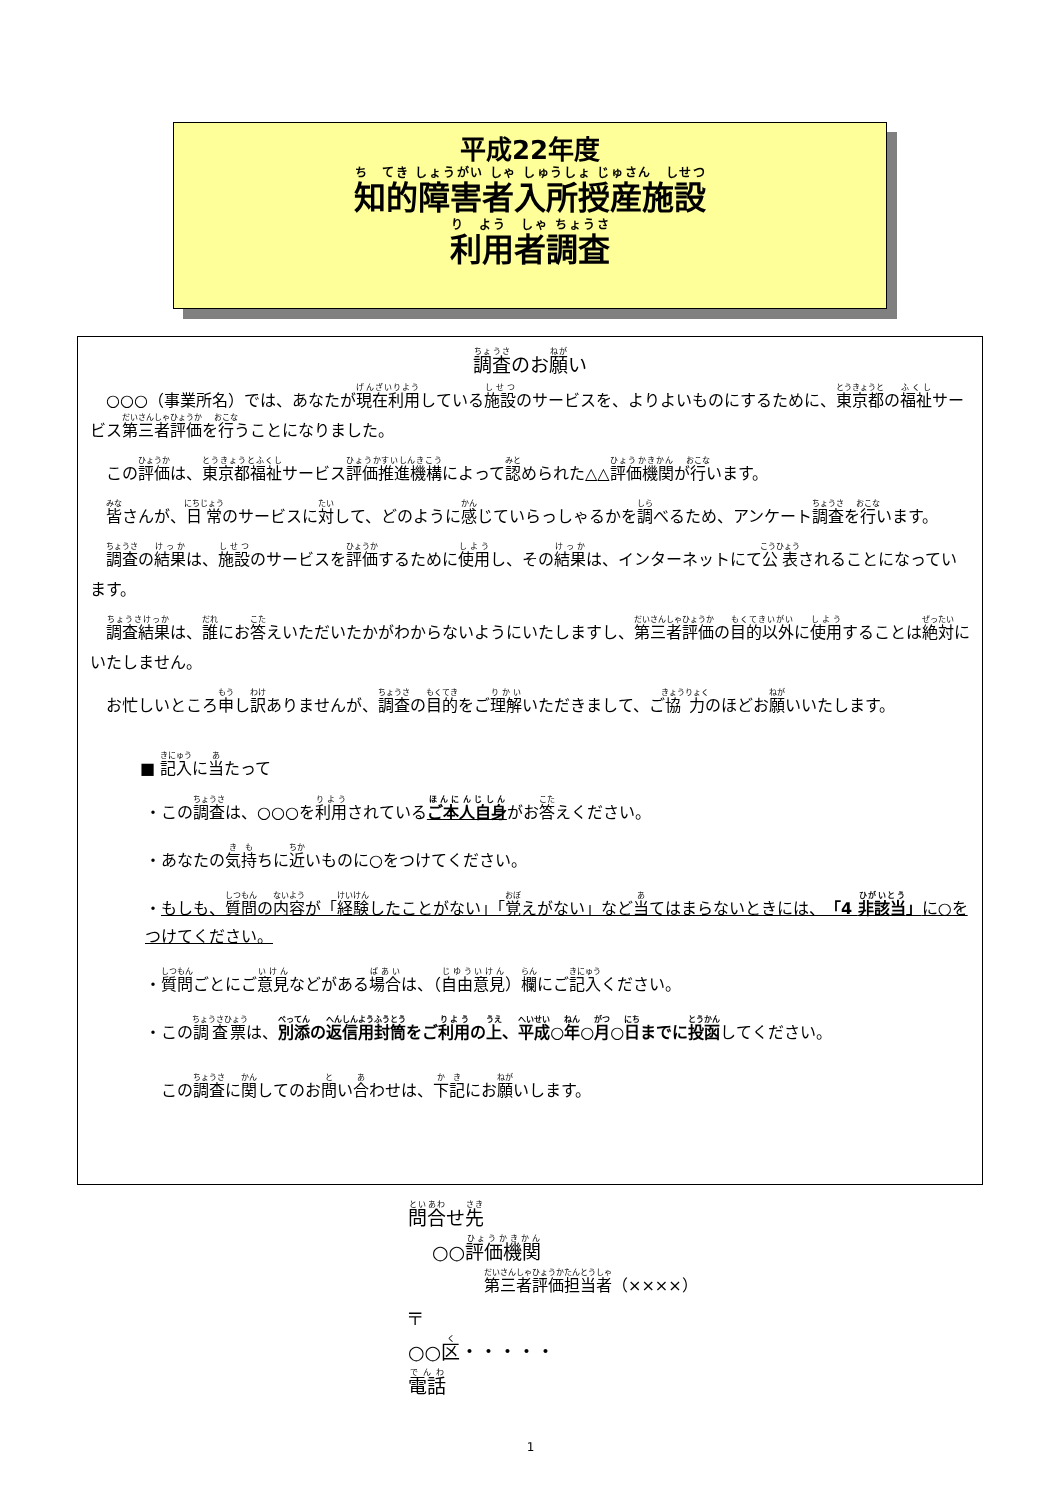平成22年度
知的障害者入所授産施設
利用者調査
調査のお願い
○○○（事業所名）では、あなたが現在利用している施設のサービスを、よりよいものにするために、東京都の福祉サービス第三者評価を行うことになりました。
この評価は、東京都福祉サービス評価推進機構によって認められた△△評価機関が行います。
皆さんが、日常のサービスに対して、どのように感じていらっしゃるかを調べるため、アンケート調査を行います。
調査の結果は、施設のサービスを評価するために使用し、その結果は、インターネットにて公表されることになっています。
調査結果は、誰にお答えいただいたかがわからないようにいたしますし、第三者評価の目的以外に使用することは絶対にいたしません。
お忙しいところ申し訳ありませんが、調査の目的をご理解いただきまして、ご協力のほどお願いいたします。
■ 記入に当たって
・この調査は、○○○を利用されているご本人自身がお答えください。
・あなたの気持ちに近いものに○をつけてください。
・もしも、質問の内容が「経験したことがない」「覚えがない」など当てはまらないときには、「4 非該当」に○をつけてください。
・質問ごとにご意見などがある場合は、（自由意見）欄にご記入ください。
・この調査票は、別添の返信用封筒をご利用の上、平成○年○月○日までに投函してください。
　この調査に関してのお問い合わせは、下記にお願いします。
問合せ先
○○評価機関
第三者評価担当者（××××）
〒
○○区・・・・・
電話
1